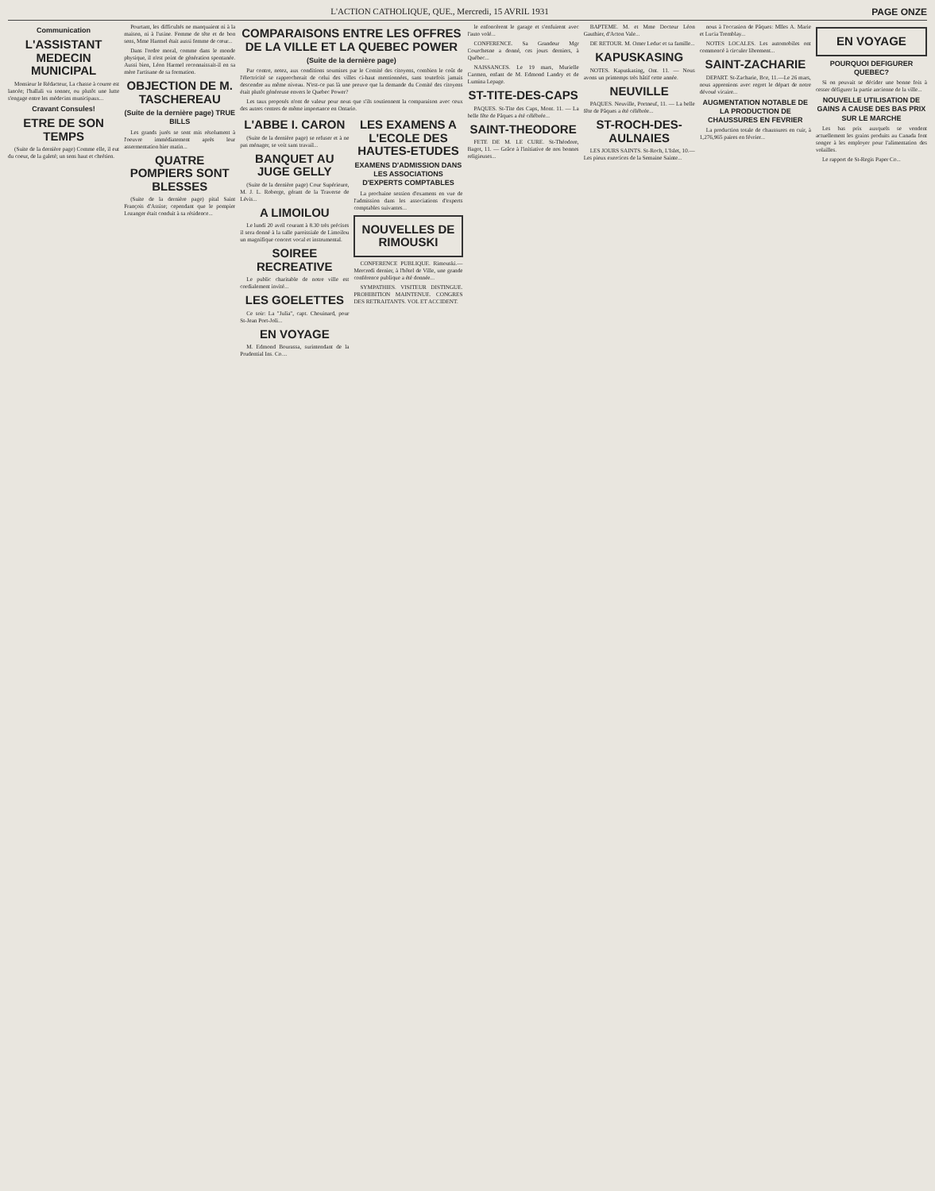L'ACTION CATHOLIQUE, QUE., Mercredi, 15 AVRIL 1931 PAGE ONZE
Communication
L'ASSISTANT MEDECIN MUNICIPAL
Monsieur le Rédacteur, La chasse à courre est lancée; l'hallali va sonner, ou plutôt une lutte s'engage entre les médecins municipaux...
Cravant Consules!
ETRE DE SON TEMPS
(Suite de la dernière page) Comme elle, il eut du coeur, de la galeté; un sens haut et chrétien.
Pourtant, les difficultés ne manquaient ni à la maison, ni à l'usine. Femme de tête et de bon sens, Mme Harmel était aussi femme de cœur...
Dans l'ordre moral, comme dans le monde physique, il n'est point de génération spontanée. Aussi bien, Léon Harmel reconnaissait-il en sa mère l'artisane de sa formation.
OBJECTION DE M. TASCHEREAU
(Suite de la dernière page) TRUE BILLS
Les grands jurés se sont mis résolument à l'oeuvre immédiatement après leur assermentation hier matin...
QUATRE POMPIERS SONT BLESSES
(Suite de la dernière page) pital Saint François d'Assise; cependant que le pompier Lozanger était conduit à sa résidence...
COMPARAISONS ENTRE LES OFFRES DE LA VILLE ET LA QUEBEC POWER
(Suite de la dernière page)
Par contre, notez, aux conditions soumises par le Comité des citoyens, combien le coût de l'électricité se rapprocherait de celui des villes ci-haut mentionnées, sans toutefois jamais descendre au même niveau. N'est-ce pas là une preuve que la demande du Comité des citoyens était plutôt généreuse envers le Quebec Power?
Les taux proposés n'ont de valeur pour nous que s'ils soutiennent la comparaison avec ceux des autres centres de même importance en Ontario.
L'ABBE I. CARON
(Suite de la dernière page) se refuser et à ne pas ménager, se voit sans travail...
BANQUET AU JUGE GELLY
(Suite de la dernière page) Cour Supérieure, M. J. L. Roberge, gérant de la Traverse de Lévis...
A LIMOILOU
Le lundi 20 avril courant à 8.30 très précises il sera donné à la salle paroissiale de Limoilou un magnifique concert vocal et instrumental.
SOIREE RECREATIVE
Le public charitable de notre ville est cordialement invité...
LES GOELETTES
Ce soir: La "Julia", capt. Chouinard, pour St-Jean Port-Joli...
EN VOYAGE
M. Edmond Bourassa, surintendant de la Prudential Ins. Co....
LES EXAMENS A L'ECOLE DES HAUTES-ETUDES
EXAMENS D'ADMISSION DANS LES ASSOCIATIONS D'EXPERTS COMPTABLES
La prochaine session d'examens en vue de l'admission dans les associations d'experts comptables suivantes...
NOUVELLES DE RIMOUSKI
CONFERENCE PUBLIQUE. Rimouski.—Mercredi dernier, à l'hôtel de Ville, une grande conférence publique a été donnée...
SYMPATHIES. VISITEUR DISTINGUE. PROHIBITION MAINTENUE. CONGRES DES RETRAITANTS. VOL ET ACCIDENT.
le enfoncèrent le garage et s'enfuirent avec l'auto volé...
CONFERENCE. Sa Grandeur Mgr Courchesne a donné, ces jours derniers, à Québec...
NAISSANCES. Le 19 mars, Murielle Carmen, enfant de M. Edmond Landry et de Lumina Lepage.
ST-TITE-DES-CAPS
PAQUES. St-Tite des Caps, Mont. 11. — La belle fête de Pâques a été célébrée...
SAINT-THEODORE
FETE DE M. LE CURE. St-Théodore, Bagot, 11. — Grâce à l'initiative de nos bonnes religieuses...
BAPTEME. M. et Mme Docteur Léon Gauthier, d'Acton Vale...
DE RETOUR. M. Omer Leduc et sa famille...
KAPUSKASING
NOTES. Kapuskasing, Ont. 11. — Nous avons un printemps très hâtif cette année.
NEUVILLE
PAQUES. Neuville, Portneuf, 11. — La belle fête de Pâques a été célébrée...
ST-ROCH-DES-AULNAIES
LES JOURS SAINTS. St-Roch, L'Islet, 10.—Les pieux exercices de la Semaine Sainte...
nous à l'occasion de Pâques: Mlles A. Marie et Lucia Tremblay...
NOTES LOCALES. Les automobiles ont commencé à circuler librement...
SAINT-ZACHARIE
DEPART. St-Zacharie, Bce, 11.—Le 26 mars, nous apprenions avec regret le départ de notre dévoué vicaire...
AUGMENTATION NOTABLE DE LA PRODUCTION DE CHAUSSURES EN FEVRIER
La production totale de chaussures en cuir, à 1,276,965 paires en février...
EN VOYAGE
POURQUOI DEFIGURER QUEBEC?
Si on pouvait se décider une bonne fois à cesser défigurer la partie ancienne de la ville...
NOUVELLE UTILISATION DE GAINS A CAUSE DES BAS PRIX SUR LE MARCHE
Les bas prix auxquels se vendent actuellement les grains produits au Canada font songer à les employer pour l'alimentation des volailles.
Le rapport de St-Regis Paper Co...